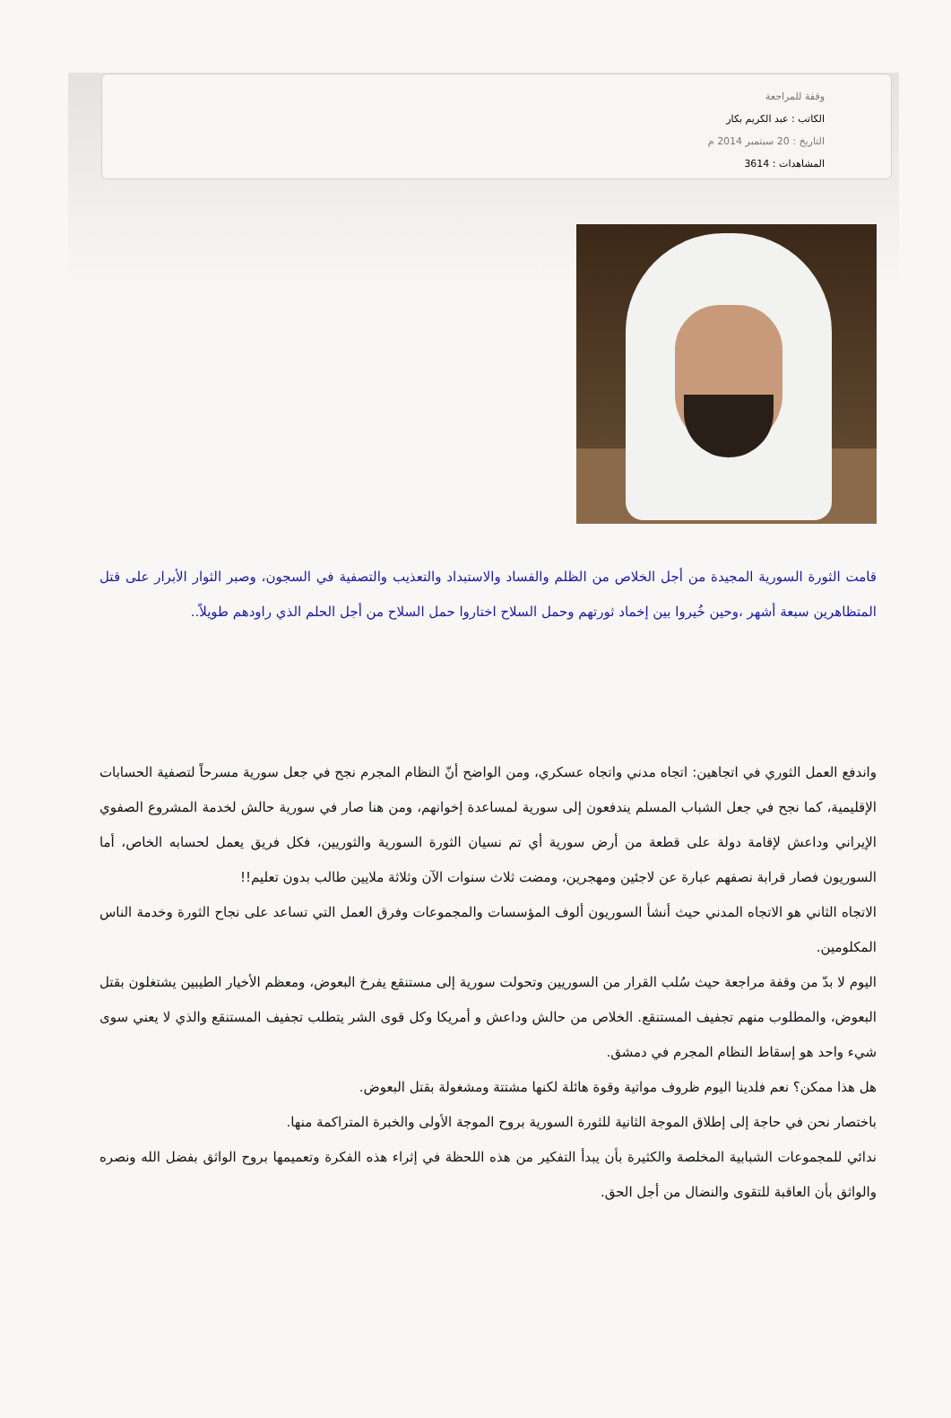وقفة للمراجعة
الكاتب : عبد الكريم بكار
التاريخ : 20 سبتمبر 2014 م
المشاهدات : 3614
قامت الثورة السورية المجيدة من أجل الخلاص من الظلم والفساد والاستبداد والتعذيب والتصفية في السجون، وصبر الثوار الأبرار على قتل المتظاهرين سبعة أشهر ،وحين خُيروا بين إخماد ثورتهم وحمل السلاح اختاروا حمل السلاح من أجل الحلم الذي راودهم طويلاً..
واندفع العمل الثوري في اتجاهين: اتجاه مدني واتجاه عسكري، ومن الواضح أنّ النظام المجرم نجح في جعل سورية مسرحاً لتصفية الحسابات الإقليمية، كما نجح في جعل الشباب المسلم يندفعون إلى سورية لمساعدة إخوانهم، ومن هنا صار في سورية حالش لخدمة المشروع الصفوي الإيراني وداعش لإقامة دولة على قطعة من أرض سورية أي تم نسيان الثورة السورية والثوريين، فكل فريق يعمل لحسابه الخاص، أما السوريون فصار قرابة نصفهم عبارة عن لاجئين ومهجرين، ومضت ثلاث سنوات الآن وثلاثة ملايين طالب بدون تعليم!!
الاتجاه الثاني هو الاتجاه المدني حيث أنشأ السوريون ألوف المؤسسات والمجموعات وفرق العمل التي تساعد على نجاح الثورة وخدمة الناس المكلومين.
اليوم لا بدّ من وقفة مراجعة حيث سُلب القرار من السوريين وتحولت سورية إلى مستنقع يفرخ البعوض، ومعظم الأخيار الطيبين يشتغلون بقتل البعوض، والمطلوب منهم تجفيف المستنقع. الخلاص من حالش وداعش و أمريكا وكل قوى الشر يتطلب تجفيف المستنقع والذي لا يعني سوى شيء واحد هو إسقاط النظام المجرم في دمشق.
هل هذا ممكن؟ نعم فلدينا اليوم ظروف مواتية وقوة هائلة لكنها مشتتة ومشغولة بقتل البعوض.
باختصار نحن في حاجة إلى إطلاق الموجة الثانية للثورة السورية بروح الموجة الأولى والخبرة المتراكمة منها.
ندائي للمجموعات الشبابية المخلصة والكثيرة بأن يبدأ التفكير من هذه اللحظة في إثراء هذه الفكرة وتعميمها بروح الواثق بفضل الله ونصره والواثق بأن العاقبة للتقوى والنضال من أجل الحق.